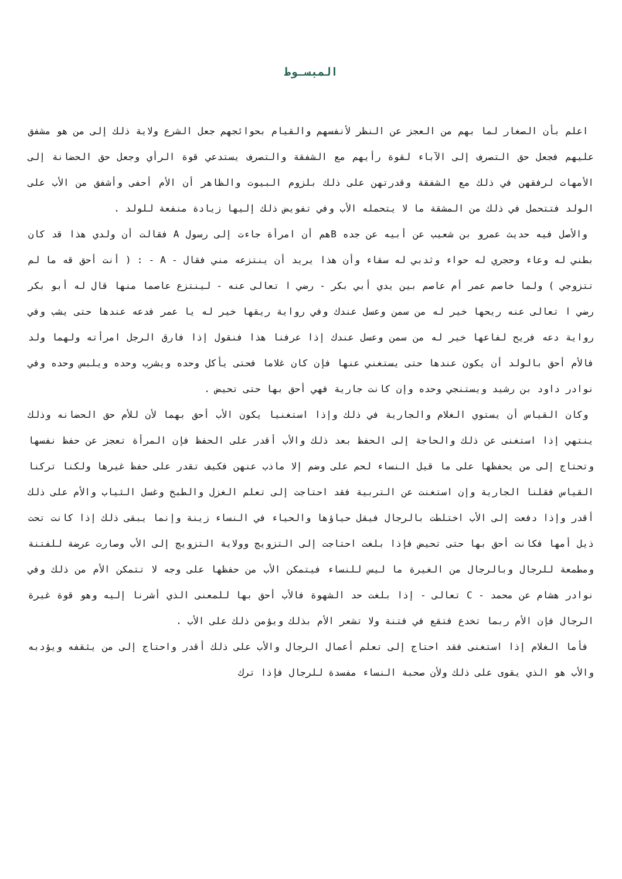المبسـوط
اعلم بأن الصغار لما بهم من العجز عن النظر لأنفسهم والقيام بحوائجهم جعل الشرع ولاية ذلك إلى من هو مشفق عليهم فجعل حق التصرف إلى الآباء لقوة رأيهم مع الشفقة والتصرف يستدعي قوة الرأي وجعل حق الحضانة إلى الأمهات لرفقهن في ذلك مع الشفقة وقدرتهن على ذلك بلزوم البيوت والظاهر أن الأم أحفى وأشفق من الأب على الولد فتتحمل في ذلك من المشقة ما لا يتحمله الأب وفي تفويض ذلك إليها زيادة منفعة للولد .
والأصل فيه حديث عمرو بن شعيب عن أبيه عن جده Bهم أن امرأة جاءت إلى رسول A فقالت أن ولدي هذا قد كان بطني له وعاء وحجري له حواء وثدبي له سقاء وأن هذا يريد أن ينتزعه مني فقال - A - : ( أنت أحق قه ما لم تتزوجي ) ولما خاصم عمر أم عاصم بين يدي أبي بكر - رضي ا تعالى عنه - لينتزع عاصما منها قال له أبو بكر رضي ا تعالى عنه ريحها خير له من سمن وعسل عندك وفي رواية ريقها خير له يا عمر فدعه عندها حتى يشب وفي رواية دعه فريح لفاعها خير له من سمن وعسل عندك إذا عرفنا هذا فنقول إذا فارق الرجل امرأته ولهما ولد فالأم أحق بالولد أن يكون عندها حتى يستغني عنها فإن كان غلاما فحتى يأكل وحده ويشرب وحده ويلبس وحده وفي نوادر داود بن رشيد ويستنجي وحده وإن كانت جارية فهي أحق بها حتى تحيض .
وكان القياس أن يستوي الغلام والجارية في ذلك وإذا استغنيا يكون الأب أحق بهما لأن للأم حق الحضانه وذلك ينتهي إذا استغنى عن ذلك والحاجة إلى الحفظ بعد ذلك والأب أقدر على الحفظ فإن المرأة تعجز عن حفظ نفسها وتحتاج إلى من يحفظها على ما قيل النساء لحم على وضم إلا ماذب عنهن فكيف تقدر على حفظ غيرها ولكنا تركنا القياس فقلنا الجارية وإن استغنت عن التربية فقد احتاجت إلى تعلم الغزل والطبخ وغسل الثياب والأم على ذلك أقدر وإذا دفعت إلى الأب اختلطت بالرجال فيقل حياؤها والحياء في النساء زينة وإنما يبقى ذلك إذا كانت تحت ذيل أمها فكانت أحق بها حتى تحيض فإذا بلغت احتاجت إلى التزويج وولاية التزويج إلى الأب وصارت عرضة للفتنة ومطمعة للرجال وبالرجال من الغيرة ما ليس للنساء فيتمكن الأب من حفظها على وجه لا تتمكن الأم من ذلك وفي نوادر هشام عن محمد - C تعالى - إذا بلغت حد الشهوة فالأب أحق بها للمعنى الذي أشرنا إليه وهو قوة غيرة الرجال فإن الأم ربما تخدع فتقع في فتنة ولا تشعر الأم بذلك ويؤمن ذلك على الأب .
فأما الغلام إذا استغنى فقد احتاج إلى تعلم أعمال الرجال والأب على ذلك أقدر واحتاج إلى من يثقفه ويؤدبه والأب هو الذي يقوى على ذلك ولأن صحبة النساء مفسدة للرجال فإذا ترك